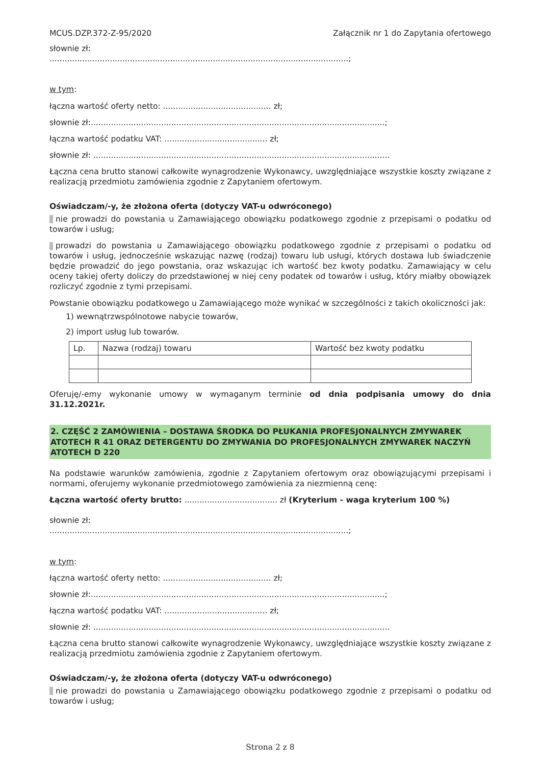MCUS.DZP.372-Z-95/2020 Załącznik nr 1 do Zapytania ofertowego
słownie zł:
.......................................................................................................................;
w tym:
łączna wartość oferty netto: ........................................... zł;
słownie zł:.....................................................................................................................;
łączna wartość podatku VAT: ......................................... zł;
słownie zł: ......................................................................................................................
Łączna cena brutto stanowi całkowite wynagrodzenie Wykonawcy, uwzględniające wszystkie koszty związane z realizacją przedmiotu zamówienia zgodnie z Zapytaniem ofertowym.
Oświadczam/-y, że złożona oferta (dotyczy VAT-u odwróconego)
nie prowadzi do powstania u Zamawiającego obowiązku podatkowego zgodnie z przepisami o podatku od towarów i usług;
prowadzi do powstania u Zamawiającego obowiązku podatkowego zgodnie z przepisami o podatku od towarów i usług, jednocześnie wskazując nazwę (rodzaj) towaru lub usługi, których dostawa lub świadczenie będzie prowadzić do jego powstania, oraz wskazując ich wartość bez kwoty podatku. Zamawiający w celu oceny takiej oferty doliczy do przedstawionej w niej ceny podatek od towarów i usług, który miałby obowiązek rozliczyć zgodnie z tymi przepisami.
Powstanie obowiązku podatkowego u Zamawiającego może wynikać w szczególności z takich okoliczności jak:
1) wewnątrzwspólnotowe nabycie towarów,
2) import usług lub towarów.
| Lp. | Nazwa (rodzaj) towaru | Wartość bez kwoty podatku |
| --- | --- | --- |
Oferuję/-emy wykonanie umowy w wymaganym terminie od dnia podpisania umowy do dnia 31.12.2021r.
2. CZĘŚĆ 2 ZAMÓWIENIA – DOSTAWA ŚRODKA DO PŁUKANIA PROFESJONALNYCH ZMYWAREK ATOTECH R 41 ORAZ DETERGENTU DO ZMYWANIA DO PROFESJONALNYCH ZMYWAREK NACZYŃ ATOTECH D 220
Na podstawie warunków zamówienia, zgodnie z Zapytaniem ofertowym oraz obowiązującymi przepisami i normami, oferujemy wykonanie przedmiotowego zamówienia za niezmienną cenę:
Łączna wartość oferty brutto: ..................................... zł (Kryterium - waga kryterium 100 %)
słownie zł:
.......................................................................................................................;
w tym:
łączna wartość oferty netto: ........................................... zł;
słownie zł:.....................................................................................................................;
łączna wartość podatku VAT: ......................................... zł;
słownie zł: ......................................................................................................................
Łączna cena brutto stanowi całkowite wynagrodzenie Wykonawcy, uwzględniające wszystkie koszty związane z realizacją przedmiotu zamówienia zgodnie z Zapytaniem ofertowym.
Oświadczam/-y, że złożona oferta (dotyczy VAT-u odwróconego)
nie prowadzi do powstania u Zamawiającego obowiązku podatkowego zgodnie z przepisami o podatku od towarów i usług;
Strona 2 z 8